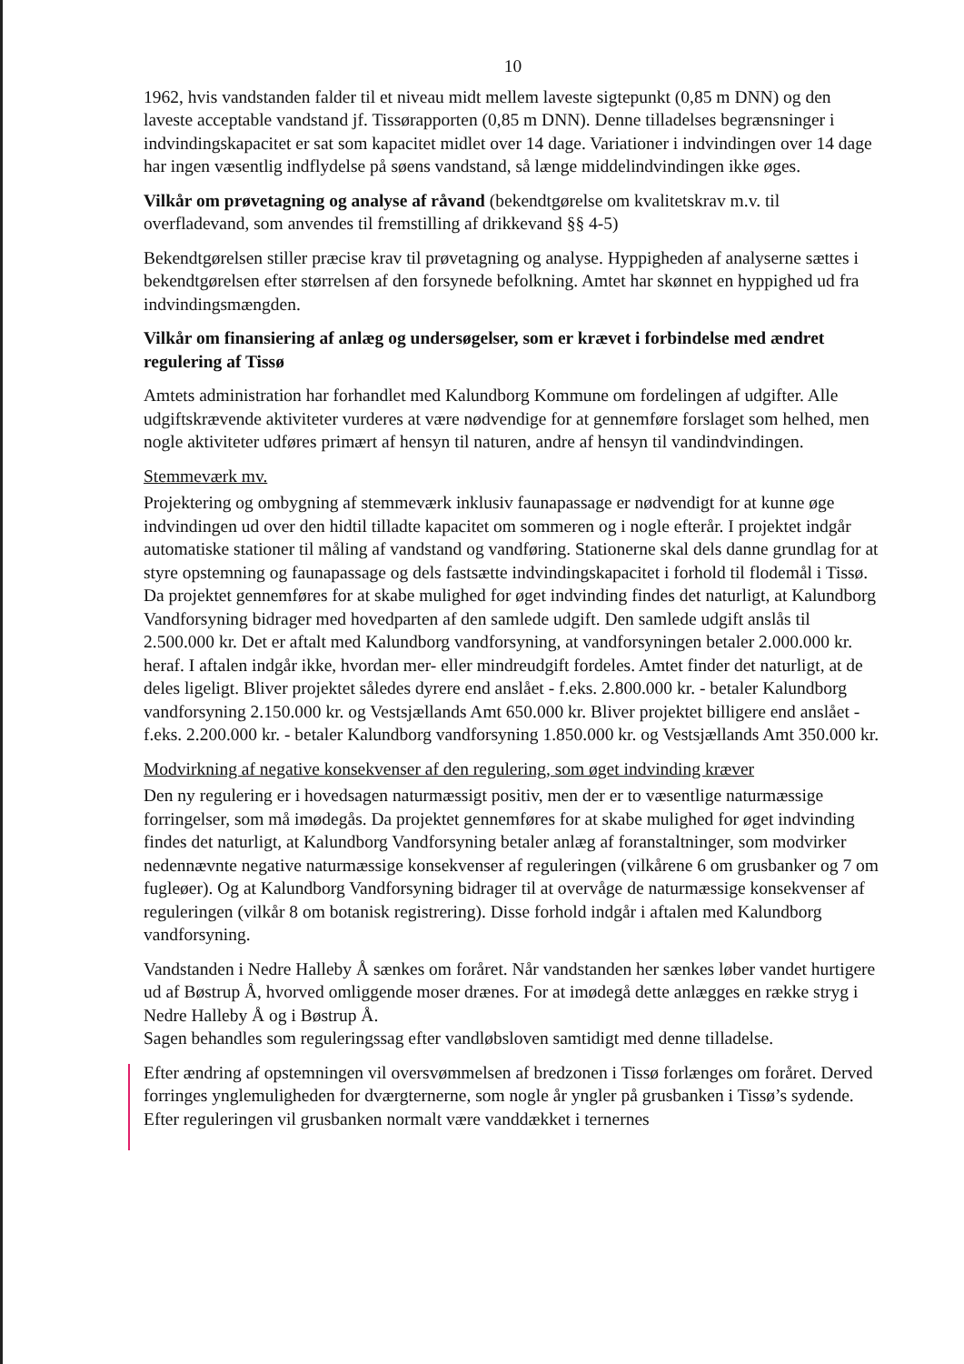10
1962, hvis vandstanden falder til et niveau midt mellem laveste sigtepunkt (0,85 m DNN) og den laveste acceptable vandstand jf. Tissørapporten (0,85 m DNN). Denne tilladelses begrænsninger i indvindingskapacitet er sat som kapacitet midlet over 14 dage. Variationer i indvindingen over 14 dage har ingen væsentlig indflydelse på søens vandstand, så længe middelindvindingen ikke øges.
Vilkår om prøvetagning og analyse af råvand
(bekendtgørelse om kvalitetskrav m.v. til overfladevand, som anvendes til fremstilling af drikkevand §§ 4-5)
Bekendtgørelsen stiller præcise krav til prøvetagning og analyse. Hyppigheden af analyserne sættes i bekendtgørelsen efter størrelsen af den forsynede befolkning. Amtet har skønnet en hyppighed ud fra indvindingsmængden.
Vilkår om finansiering af anlæg og undersøgelser, som er krævet i forbindelse med ændret regulering af Tissø
Amtets administration har forhandlet med Kalundborg Kommune om fordelingen af udgifter. Alle udgiftskrævende aktiviteter vurderes at være nødvendige for at gennemføre forslaget som helhed, men nogle aktiviteter udføres primært af hensyn til naturen, andre af hensyn til vandindvindingen.
Stemmeværk mv.
Projektering og ombygning af stemmeværk inklusiv faunapassage er nødvendigt for at kunne øge indvindingen ud over den hidtil tilladte kapacitet om sommeren og i nogle efterår. I projektet indgår automatiske stationer til måling af vandstand og vandføring. Stationerne skal dels danne grundlag for at styre opstemning og faunapassage og dels fastsætte indvindingskapacitet i forhold til flodemål i Tissø. Da projektet gennemføres for at skabe mulighed for øget indvinding findes det naturligt, at Kalundborg Vandforsyning bidrager med hovedparten af den samlede udgift. Den samlede udgift anslås til 2.500.000 kr. Det er aftalt med Kalundborg vandforsyning, at vandforsyningen betaler 2.000.000 kr. heraf. I aftalen indgår ikke, hvordan mer- eller mindreudgift fordeles. Amtet finder det naturligt, at de deles ligeligt. Bliver projektet således dyrere end anslået - f.eks. 2.800.000 kr. - betaler Kalundborg vandforsyning 2.150.000 kr. og Vestsjællands Amt 650.000 kr. Bliver projektet billigere end anslået - f.eks. 2.200.000 kr. - betaler Kalundborg vandforsyning 1.850.000 kr. og Vestsjællands Amt 350.000 kr.
Modvirkning af negative konsekvenser af den regulering, som øget indvinding kræver
Den ny regulering er i hovedsagen naturmæssigt positiv, men der er to væsentlige naturmæssige forringelser, som må imødegås. Da projektet gennemføres for at skabe mulighed for øget indvinding findes det naturligt, at Kalundborg Vandforsyning betaler anlæg af foranstaltninger, som modvirker nedennævnte negative naturmæssige konsekvenser af reguleringen (vilkårene 6 om grusbanker og 7 om fugleøer). Og at Kalundborg Vandforsyning bidrager til at overvåge de naturmæssige konsekvenser af reguleringen (vilkår 8 om botanisk registrering). Disse forhold indgår i aftalen med Kalundborg vandforsyning.
Vandstanden i Nedre Halleby Å sænkes om foråret. Når vandstanden her sænkes løber vandet hurtigere ud af Bøstrup Å, hvorved omliggende moser drænes. For at imødegå dette anlægges en række stryg i Nedre Halleby Å og i Bøstrup Å.
Sagen behandles som reguleringssag efter vandløbsloven samtidigt med denne tilladelse.
Efter ændring af opstemningen vil oversvømmelsen af bredzonen i Tissø forlænges om foråret. Derved forringes ynglemuligheden for dværgternerne, som nogle år yngler på grusbanken i Tissø’s sydende. Efter reguleringen vil grusbanken normalt være vanddækket i ternernes